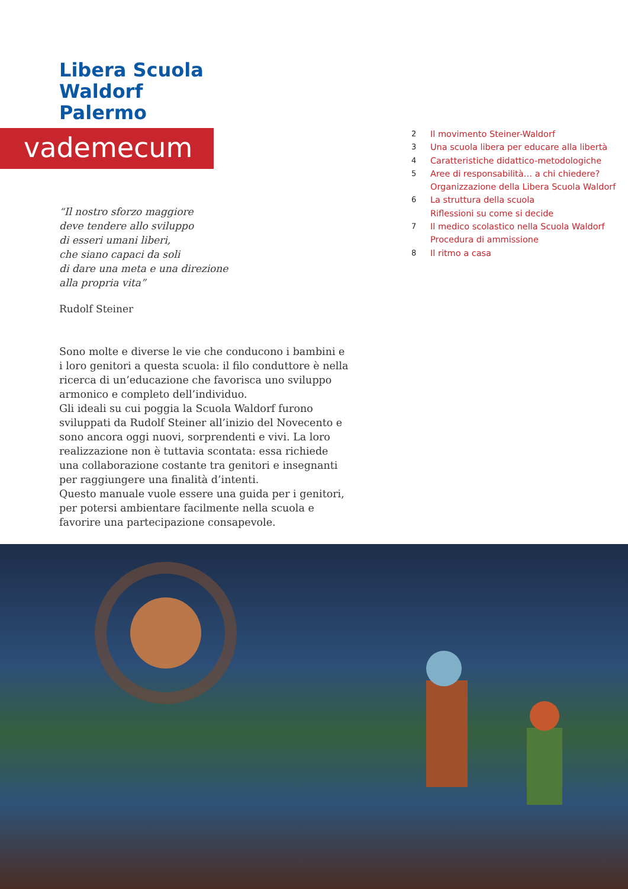Libera Scuola
Waldorf
Palermo
vademecum
“Il nostro sforzo maggiore
deve tendere allo sviluppo
di esseri umani liberi,
che siano capaci da soli
di dare una meta e una direzione
alla propria vita”
Rudolf Steiner
Sono molte e diverse le vie che conducono i bambini e i loro genitori a questa scuola: il filo conduttore è nella ricerca di un’educazione che favorisca uno sviluppo armonico e completo dell’individuo.
Gli ideali su cui poggia la Scuola Waldorf furono sviluppati da Rudolf Steiner all’inizio del Novecento e sono ancora oggi nuovi, sorprendenti e vivi. La loro realizzazione non è tuttavia scontata: essa richiede una collaborazione costante tra genitori e insegnanti per raggiungere una finalità d’intenti.
Questo manuale vuole essere una guida per i genitori, per potersi ambientare facilmente nella scuola e favorire una partecipazione consapevole.
2 Il movimento Steiner-Waldorf
3 Una scuola libera per educare alla libertà
4 Caratteristiche didattico-metodologiche
5 Aree di responsabilità… a chi chiedere?
Organizzazione della Libera Scuola Waldorf
6 La struttura della scuola
Riflessioni su come si decide
7 Il medico scolastico nella Scuola Waldorf
Procedura di ammissione
8 Il ritmo a casa